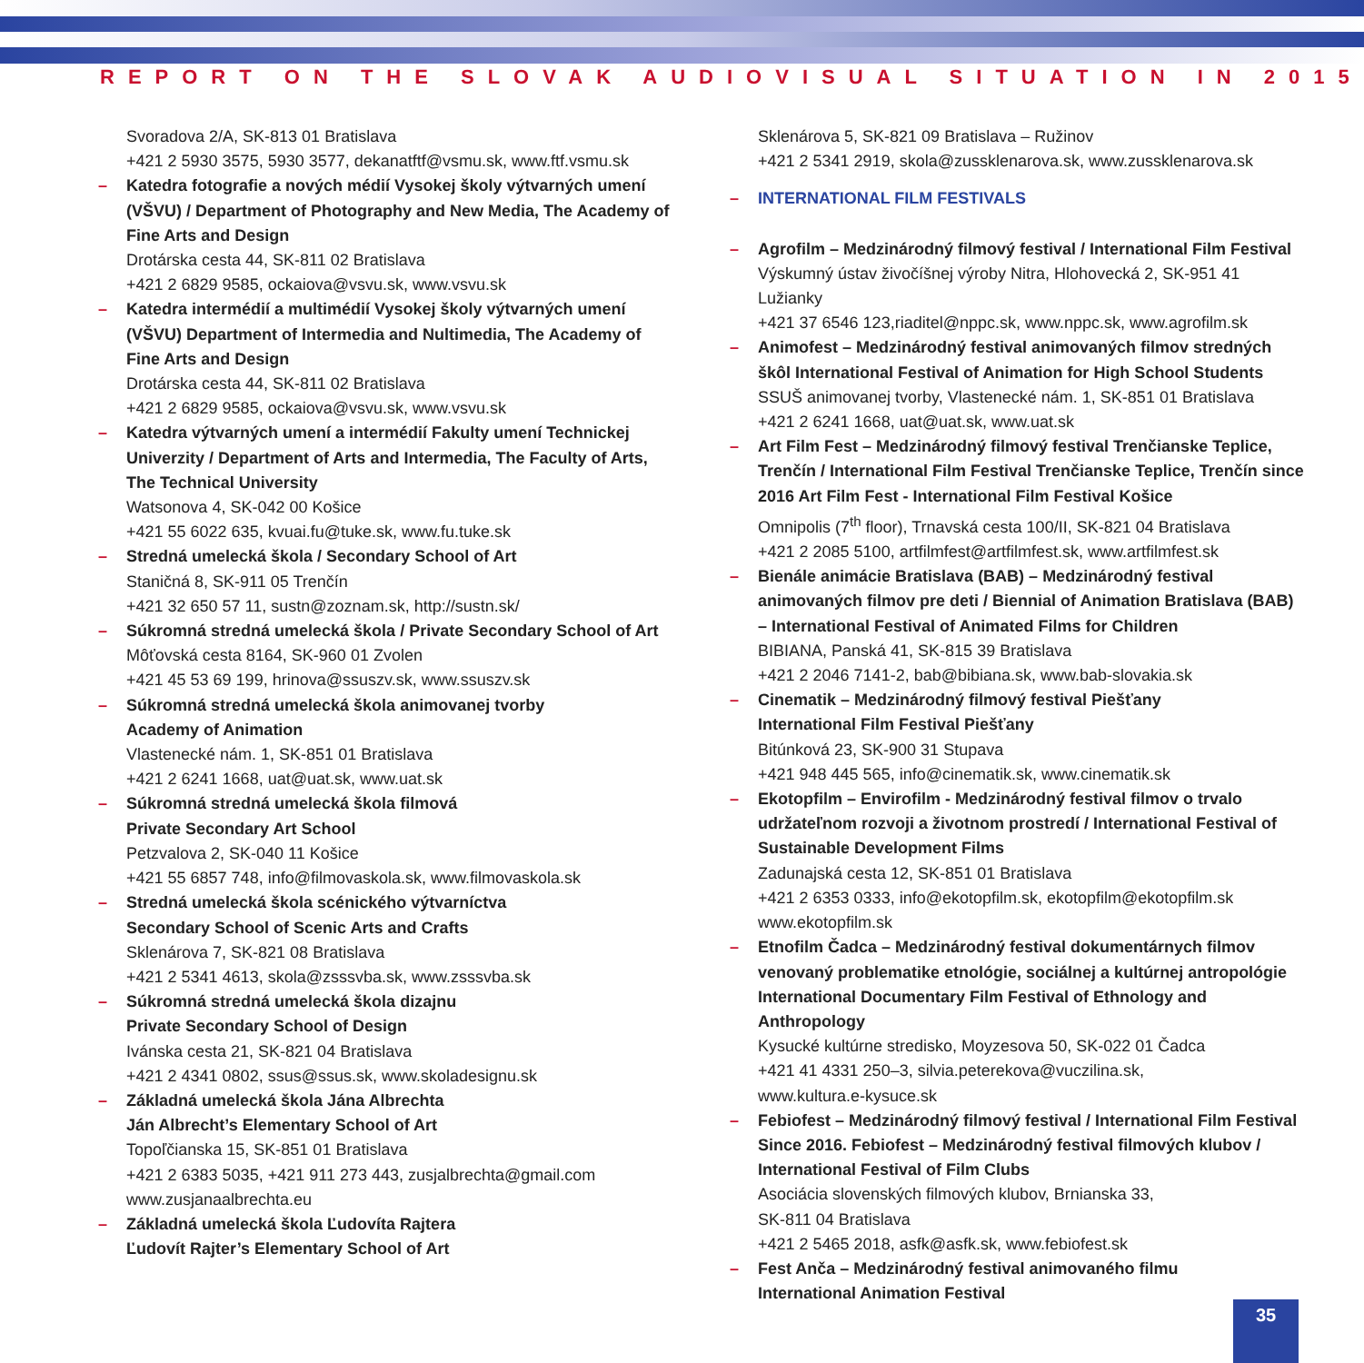REPORT ON THE SLOVAK AUDIOVISUAL SITUATION IN 2015
Svoradova 2/A, SK-813 01 Bratislava
+421 2 5930 3575, 5930 3577, dekanatftf@vsmu.sk, www.ftf.vsmu.sk
– Katedra fotografie a nových médií Vysokej školy výtvarných umení (VŠVU) / Department of Photography and New Media, The Academy of Fine Arts and Design
Drotárska cesta 44, SK-811 02 Bratislava
+421 2 6829 9585, ockaiova@vsvu.sk, www.vsvu.sk
– Katedra intermédií a multimédií Vysokej školy výtvarných umení (VŠVU) Department of Intermedia and Nultimedia, The Academy of Fine Arts and Design
Drotárska cesta 44, SK-811 02 Bratislava
+421 2 6829 9585, ockaiova@vsvu.sk, www.vsvu.sk
– Katedra výtvarných umení a intermédií Fakulty umení Technickej Univerzity / Department of Arts and Intermedia, The Faculty of Arts, The Technical University
Watsonova 4, SK-042 00 Košice
+421 55 6022 635, kvuai.fu@tuke.sk, www.fu.tuke.sk
– Stredná umelecká škola / Secondary School of Art
Staničná 8, SK-911 05 Trenčín
+421 32 650 57 11, sustn@zoznam.sk, http://sustn.sk/
– Súkromná stredná umelecká škola / Private Secondary School of Art
Môťovská cesta 8164, SK-960 01 Zvolen
+421 45 53 69 199, hrinova@ssuszv.sk, www.ssuszv.sk
– Súkromná stredná umelecká škola animovanej tvorby
Academy of Animation
Vlastenecké nám. 1, SK-851 01 Bratislava
+421 2 6241 1668, uat@uat.sk, www.uat.sk
– Súkromná stredná umelecká škola filmová
Private Secondary Art School
Petzvalova 2, SK-040 11 Košice
+421 55 6857 748, info@filmovaskola.sk, www.filmovaskola.sk
– Stredná umelecká škola scénického výtvarníctva
Secondary School of Scenic Arts and Crafts
Sklenárova 7, SK-821 08 Bratislava
+421 2 5341 4613, skola@zsssvba.sk, www.zsssvba.sk
– Súkromná stredná umelecká škola dizajnu
Private Secondary School of Design
Ivánska cesta 21, SK-821 04 Bratislava
+421 2 4341 0802, ssus@ssus.sk, www.skoladesignu.sk
– Základná umelecká škola Jána Albrechta
Ján Albrecht’s Elementary School of Art
Topoľčianska 15, SK-851 01 Bratislava
+421 2 6383 5035, +421 911 273 443, zusjalbrechta@gmail.com
www.zusjanaalbrechta.eu
– Základná umelecká škola Ľudovíta Rajtera
Ľudovít Rajter’s Elementary School of Art
Sklenárova 5, SK-821 09 Bratislava – Ružinov
+421 2 5341 2919, skola@zussklenarova.sk, www.zussklenarova.sk
– INTERNATIONAL FILM FESTIVALS
– Agrofilm – Medzinárodný filmový festival / International Film Festival
Výskumný ústav živočíšnej výroby Nitra, Hlohovecká 2, SK-951 41 Lužianky
+421 37 6546 123,riaditel@nppc.sk, www.nppc.sk, www.agrofilm.sk
– Animofest – Medzinárodný festival animovaných filmov stredných škôl International Festival of Animation for High School Students
SSUŠ animovanej tvorby, Vlastenecké nám. 1, SK-851 01 Bratislava
+421 2 6241 1668, uat@uat.sk, www.uat.sk
– Art Film Fest – Medzinárodný filmový festival Trenčianske Teplice, Trenčín / International Film Festival Trenčianske Teplice, Trenčín since 2016 Art Film Fest - International Film Festival Košice
Omnipolis (7<sup>th</sup> floor), Trnavská cesta 100/II, SK-821 04 Bratislava
+421 2 2085 5100, artfilmfest@artfilmfest.sk, www.artfilmfest.sk
– Bienále animácie Bratislava (BAB) – Medzinárodný festival animovaných filmov pre deti / Biennial of Animation Bratislava (BAB) – International Festival of Animated Films for Children
BIBIANA, Panská 41, SK-815 39 Bratislava
+421 2 2046 7141-2, bab@bibiana.sk, www.bab-slovakia.sk
– Cinematik – Medzinárodný filmový festival Piešťany
International Film Festival Piešťany
Bitúnková 23, SK-900 31 Stupava
+421 948 445 565, info@cinematik.sk, www.cinematik.sk
– Ekotopfilm – Envirofilm - Medzinárodný festival filmov o trvalo udržateľnom rozvoji a životnom prostredí / International Festival of Sustainable Development Films
Zadunajská cesta 12, SK-851 01 Bratislava
+421 2 6353 0333, info@ekotopfilm.sk, ekotopfilm@ekotopfilm.sk
www.ekotopfilm.sk
– Etnofilm Čadca – Medzinárodný festival dokumentárnych filmov venovaný problematike etnológie, sociálnej a kultúrnej antropológie International Documentary Film Festival of Ethnology and Anthropology
Kysucké kultúrne stredisko, Moyzesova 50, SK-022 01 Čadca
+421 41 4331 250–3, silvia.peterekova@vuczilina.sk,
www.kultura.e-kysuce.sk
– Febiofest – Medzinárodný filmový festival / International Film Festival Since 2016. Febiofest – Medzinárodný festival filmových klubov / International Festival of Film Clubs
Asociácia slovenských filmových klubov, Brnianska 33,
SK-811 04 Bratislava
+421 2 5465 2018, asfk@asfk.sk, www.febiofest.sk
– Fest Anča – Medzinárodný festival animovaného filmu
International Animation Festival
35